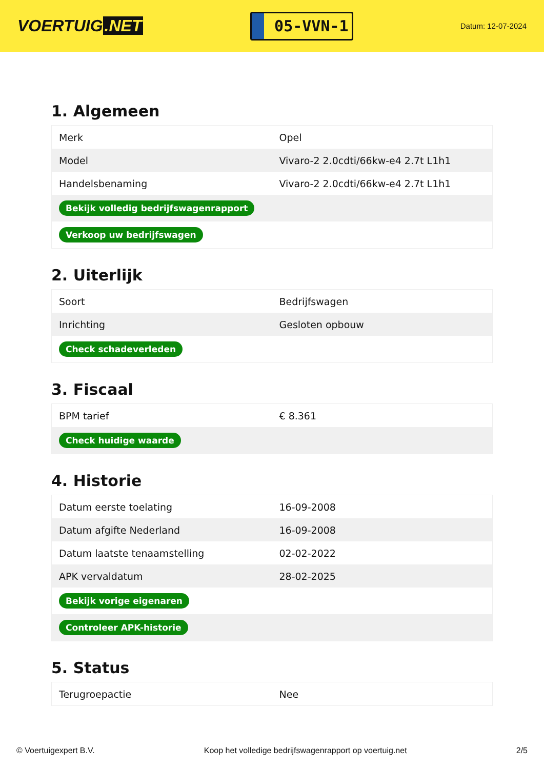VOERTUIG.NET
05-VVN-1
Datum: 12-07-2024
1. Algemeen
| Merk | Opel |
| Model | Vivaro-2 2.0cdti/66kw-e4 2.7t L1h1 |
| Handelsbenaming | Vivaro-2 2.0cdti/66kw-e4 2.7t L1h1 |
| Bekijk volledig bedrijfswagenrapport | |
| Verkoop uw bedrijfswagen | |
2. Uiterlijk
| Soort | Bedrijfswagen |
| Inrichting | Gesloten opbouw |
| Check schadeverleden | |
3. Fiscaal
| BPM tarief | € 8.361 |
| Check huidige waarde | |
4. Historie
| Datum eerste toelating | 16-09-2008 |
| Datum afgifte Nederland | 16-09-2008 |
| Datum laatste tenaamstelling | 02-02-2022 |
| APK vervaldatum | 28-02-2025 |
| Bekijk vorige eigenaren | |
| Controleer APK-historie | |
5. Status
| Terugroepactie | Nee |
© Voertuigexpert B.V. Koop het volledige bedrijfswagenrapport op voertuig.net 2/5